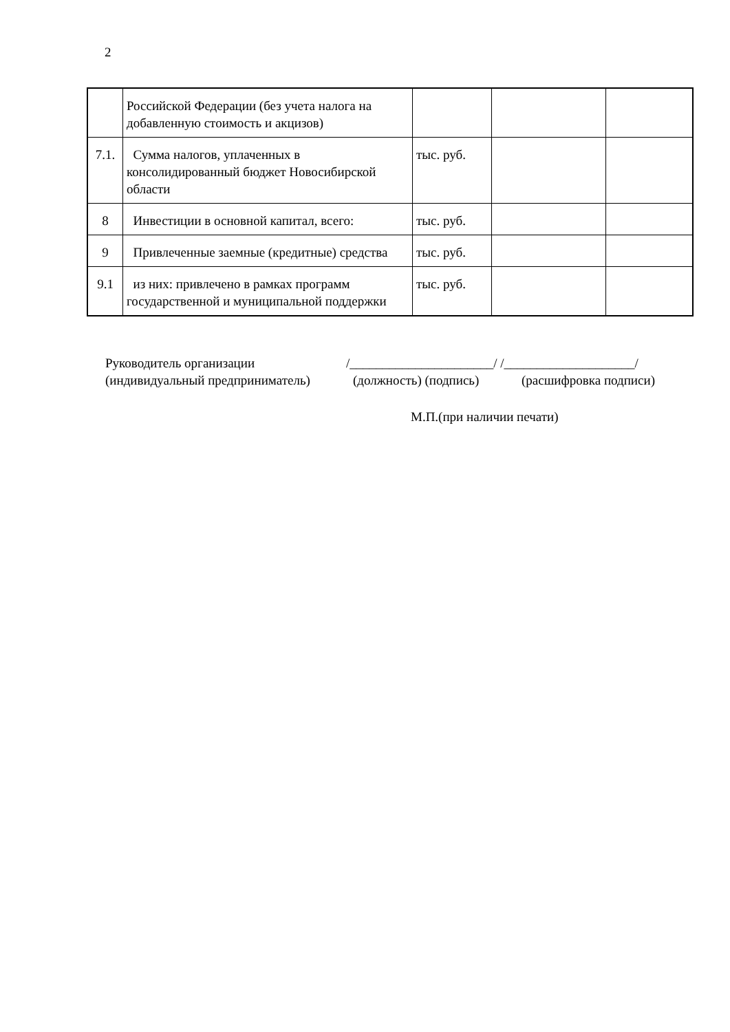2
| | Российской Федерации (без учета налога на добавленную стоимость и акцизов) | | | |
| 7.1. | Сумма налогов, уплаченных в консолидированный бюджет Новосибирской области | тыс. руб. | | |
| 8 | Инвестиции в основной капитал, всего: | тыс. руб. | | |
| 9 | Привлеченные заемные (кредитные) средства | тыс. руб. | | |
| 9.1 | из них: привлечено в рамках программ государственной и муниципальной поддержки | тыс. руб. | | |
Руководитель организации /______________________/ /____________________/
(индивидуальный предприниматель) (должность) (подпись) (расшифровка подписи)
М.П.(при наличии печати)